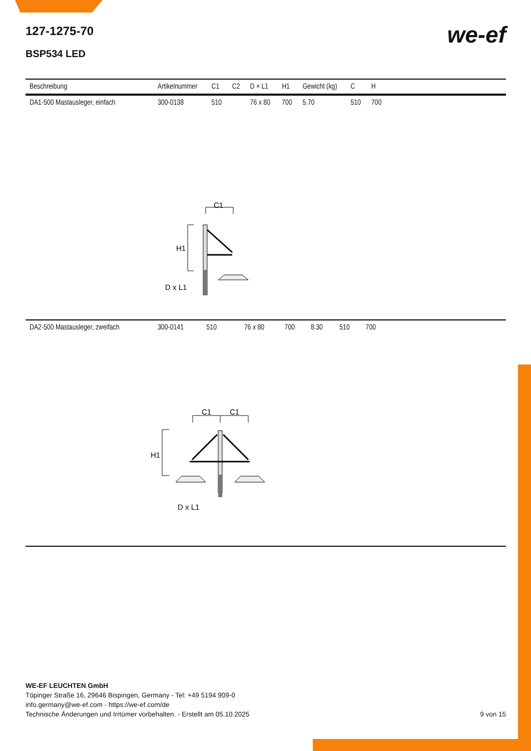127-1275-70
BSP534 LED
we-ef
| Beschreibung | Artikelnummer | C1 | C2 | D × L1 | H1 | Gewicht (kg) | C | H | |
| --- | --- | --- | --- | --- | --- | --- | --- | --- | --- |
| DA1-500 Mastausleger, einfach | 300-0138 | 510 | | 76 x 80 | 700 | 5.70 | 510 | 700 | |
C1
H1
D x L1
| DA2-500 Mastausleger, zweifach | 300-0141 | 510 | | 76 x 80 | 700 | 8.30 | 510 | 700 | |
C1
C1
H1
D x L1
WE-EF LEUCHTEN GmbH
Töpinger Straße 16, 29646 Bispingen, Germany - Tel: +49 5194 909-0
info.germany@we-ef.com - https://we-ef.com/de
Technische Änderungen und Irrtümer vorbehalten. - Erstellt am 05.10.2025 9 von 15